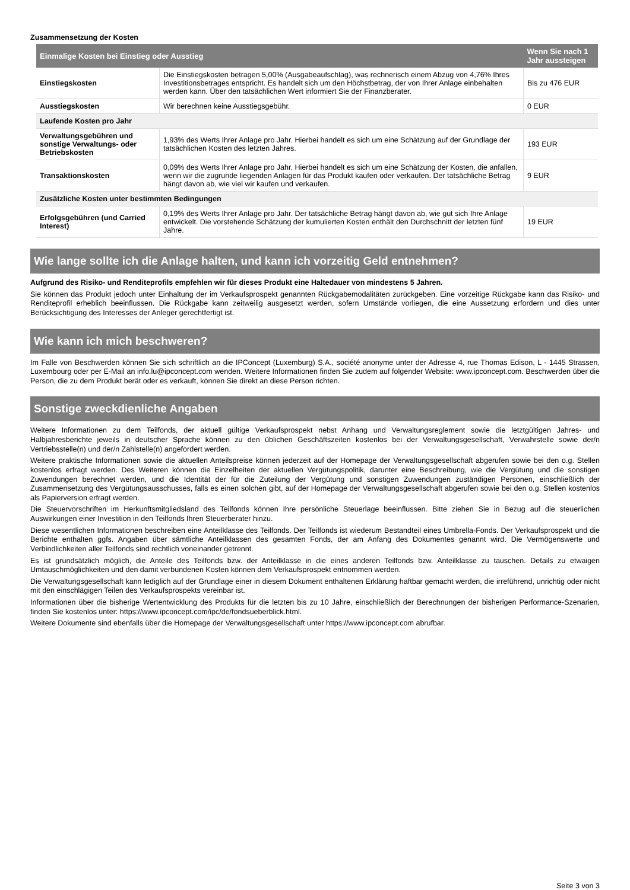Zusammensetzung der Kosten
| Einmalige Kosten bei Einstieg oder Ausstieg | | Wenn Sie nach 1 Jahr aussteigen |
| --- | --- | --- |
| Einstiegskosten | Die Einstiegskosten betragen 5,00% (Ausgabeaufschlag), was rechnerisch einem Abzug von 4,76% Ihres Investitionsbetrages entspricht. Es handelt sich um den Höchstbetrag, der von Ihrer Anlage einbehalten werden kann. Über den tatsächlichen Wert informiert Sie der Finanzberater. | Bis zu 476 EUR |
| Ausstiegskosten | Wir berechnen keine Ausstiegsgebühr. | 0 EUR |
| Laufende Kosten pro Jahr | | |
| Verwaltungsgebühren und sonstige Verwaltungs- oder Betriebskosten | 1,93% des Werts Ihrer Anlage pro Jahr. Hierbei handelt es sich um eine Schätzung auf der Grundlage der tatsächlichen Kosten des letzten Jahres. | 193 EUR |
| Transaktionskosten | 0,09% des Werts Ihrer Anlage pro Jahr. Hierbei handelt es sich um eine Schätzung der Kosten, die anfallen, wenn wir die zugrunde liegenden Anlagen für das Produkt kaufen oder verkaufen. Der tatsächliche Betrag hängt davon ab, wie viel wir kaufen und verkaufen. | 9 EUR |
| Zusätzliche Kosten unter bestimmten Bedingungen | | |
| Erfolgsgebühren (und Carried Interest) | 0,19% des Werts Ihrer Anlage pro Jahr. Der tatsächliche Betrag hängt davon ab, wie gut sich Ihre Anlage entwickelt. Die vorstehende Schätzung der kumulierten Kosten enthält den Durchschnitt der letzten fünf Jahre. | 19 EUR |
Wie lange sollte ich die Anlage halten, und kann ich vorzeitig Geld entnehmen?
Aufgrund des Risiko- und Renditeprofils empfehlen wir für dieses Produkt eine Haltedauer von mindestens 5 Jahren.
Sie können das Produkt jedoch unter Einhaltung der im Verkaufsprospekt genannten Rückgabemodalitäten zurückgeben. Eine vorzeitige Rückgabe kann das Risiko- und Renditeprofil erheblich beeinflussen. Die Rückgabe kann zeitweilig ausgesetzt werden, sofern Umstände vorliegen, die eine Aussetzung erfordern und dies unter Berücksichtigung des Interesses der Anleger gerechtfertigt ist.
Wie kann ich mich beschweren?
Im Falle von Beschwerden können Sie sich schriftlich an die IPConcept (Luxemburg) S.A., société anonyme unter der Adresse 4, rue Thomas Edison, L - 1445 Strassen, Luxembourg oder per E-Mail an info.lu@ipconcept.com wenden. Weitere Informationen finden Sie zudem auf folgender Website: www.ipconcept.com. Beschwerden über die Person, die zu dem Produkt berät oder es verkauft, können Sie direkt an diese Person richten.
Sonstige zweckdienliche Angaben
Weitere Informationen zu dem Teilfonds, der aktuell gültige Verkaufsprospekt nebst Anhang und Verwaltungsreglement sowie die letztgültigen Jahres- und Halbjahresberichte jeweils in deutscher Sprache können zu den üblichen Geschäftszeiten kostenlos bei der Verwaltungsgesellschaft, Verwahrstelle sowie der/n Vertriebsstelle(n) und der/n Zahlstelle(n) angefordert werden.
Weitere praktische Informationen sowie die aktuellen Anteilspreise können jederzeit auf der Homepage der Verwaltungsgesellschaft abgerufen sowie bei den o.g. Stellen kostenlos erfragt werden. Des Weiteren können die Einzelheiten der aktuellen Vergütungspolitik, darunter eine Beschreibung, wie die Vergütung und die sonstigen Zuwendungen berechnet werden, und die Identität der für die Zuteilung der Vergütung und sonstigen Zuwendungen zuständigen Personen, einschließlich der Zusammensetzung des Vergütungsausschusses, falls es einen solchen gibt, auf der Homepage der Verwaltungsgesellschaft abgerufen sowie bei den o.g. Stellen kostenlos als Papierversion erfragt werden.
Die Steuervorschriften im Herkunftsmitgliedsland des Teilfonds können Ihre persönliche Steuerlage beeinflussen. Bitte ziehen Sie in Bezug auf die steuerlichen Auswirkungen einer Investition in den Teilfonds Ihren Steuerberater hinzu.
Diese wesentlichen Informationen beschreiben eine Anteilklasse des Teilfonds. Der Teilfonds ist wiederum Bestandteil eines Umbrella-Fonds. Der Verkaufsprospekt und die Berichte enthalten ggfs. Angaben über sämtliche Anteilklassen des gesamten Fonds, der am Anfang des Dokumentes genannt wird. Die Vermögenswerte und Verbindlichkeiten aller Teilfonds sind rechtlich voneinander getrennt.
Es ist grundsätzlich möglich, die Anteile des Teilfonds bzw. der Anteilklasse in die eines anderen Teilfonds bzw. Anteilklasse zu tauschen. Details zu etwaigen Umtauschmöglichkeiten und den damit verbundenen Kosten können dem Verkaufsprospekt entnommen werden.
Die Verwaltungsgesellschaft kann lediglich auf der Grundlage einer in diesem Dokument enthaltenen Erklärung haftbar gemacht werden, die irreführend, unrichtig oder nicht mit den einschlägigen Teilen des Verkaufsprospekts vereinbar ist.
Informationen über die bisherige Wertentwicklung des Produkts für die letzten bis zu 10 Jahre, einschließlich der Berechnungen der bisherigen Performance-Szenarien, finden Sie kostenlos unter: https://www.ipconcept.com/ipc/de/fondsueberblick.html.
Weitere Dokumente sind ebenfalls über die Homepage der Verwaltungsgesellschaft unter https://www.ipconcept.com abrufbar.
Seite 3 von 3